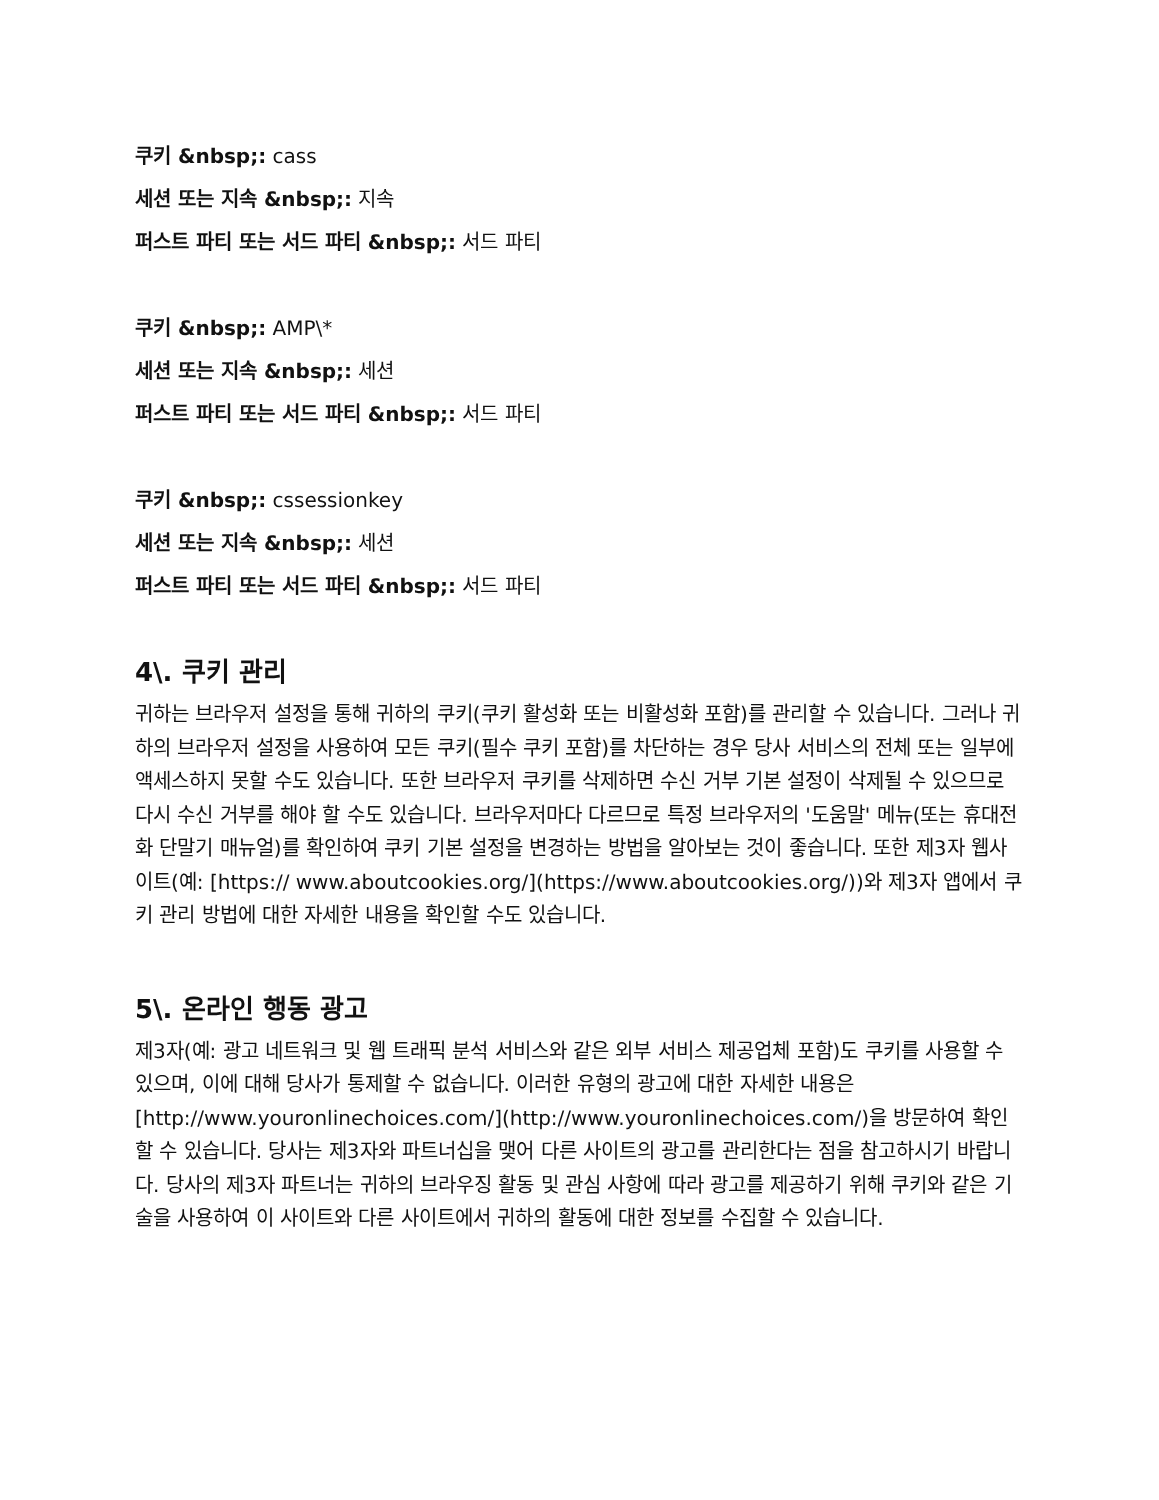쿠키 &nbsp;: cass
세션 또는 지속 &nbsp;: 지속
퍼스트 파티 또는 서드 파티 &nbsp;: 서드 파티
쿠키 &nbsp;: AMP\*
세션 또는 지속 &nbsp;: 세션
퍼스트 파티 또는 서드 파티 &nbsp;: 서드 파티
쿠키 &nbsp;: cssessionkey
세션 또는 지속 &nbsp;: 세션
퍼스트 파티 또는 서드 파티 &nbsp;: 서드 파티
4\. 쿠키 관리
귀하는 브라우저 설정을 통해 귀하의 쿠키(쿠키 활성화 또는 비활성화 포함)를 관리할 수 있습니다. 그러나 귀하의 브라우저 설정을 사용하여 모든 쿠키(필수 쿠키 포함)를 차단하는 경우 당사 서비스의 전체 또는 일부에 액세스하지 못할 수도 있습니다. 또한 브라우저 쿠키를 삭제하면 수신 거부 기본 설정이 삭제될 수 있으므로 다시 수신 거부를 해야 할 수도 있습니다. 브라우저마다 다르므로 특정 브라우저의 '도움말' 메뉴(또는 휴대전화 단말기 매뉴얼)를 확인하여 쿠키 기본 설정을 변경하는 방법을 알아보는 것이 좋습니다. 또한 제3자 웹사이트(예: [https:// www.aboutcookies.org/](https://www.aboutcookies.org/))와 제3자 앱에서 쿠키 관리 방법에 대한 자세한 내용을 확인할 수도 있습니다.
5\. 온라인 행동 광고
제3자(예: 광고 네트워크 및 웹 트래픽 분석 서비스와 같은 외부 서비스 제공업체 포함)도 쿠키를 사용할 수 있으며, 이에 대해 당사가 통제할 수 없습니다. 이러한 유형의 광고에 대한 자세한 내용은 [http://www.youronlinechoices.com/](http://www.youronlinechoices.com/)을 방문하여 확인할 수 있습니다. 당사는 제3자와 파트너십을 맺어 다른 사이트의 광고를 관리한다는 점을 참고하시기 바랍니다. 당사의 제3자 파트너는 귀하의 브라우징 활동 및 관심 사항에 따라 광고를 제공하기 위해 쿠키와 같은 기술을 사용하여 이 사이트와 다른 사이트에서 귀하의 활동에 대한 정보를 수집할 수 있습니다.